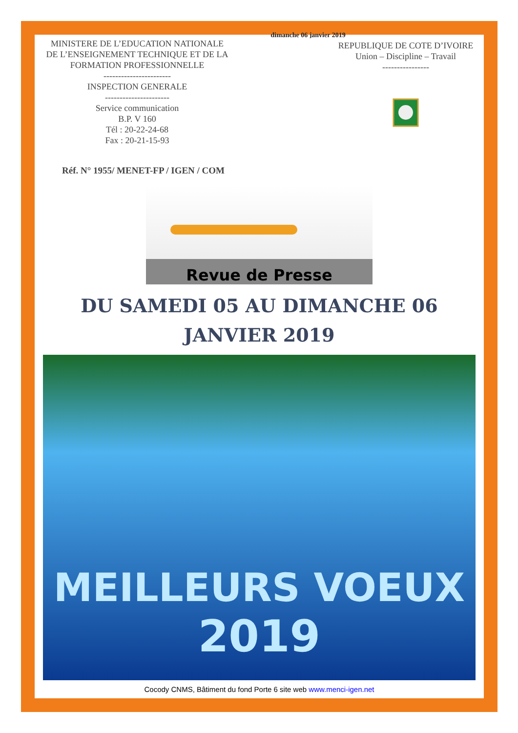dimanche 06 janvier 2019
MINISTERE DE L’EDUCATION NATIONALE
DE L’ENSEIGNEMENT TECHNIQUE ET DE LA FORMATION PROFESSIONNELLE
-----------------------
INSPECTION GENERALE
----------------------
Service communication
B.P. V 160
Tél : 20-22-24-68
Fax : 20-21-15-93
REPUBLIQUE DE COTE D’IVOIRE
Union – Discipline – Travail
----------------
Réf. N° 1955/ MENET-FP / IGEN / COM
Revue de Presse
DU SAMEDI 05 AU DIMANCHE 06
JANVIER 2019
MEILLEURS VOEUX
2019
Cocody CNMS, Bâtiment du fond Porte 6 site web www.menci-igen.net